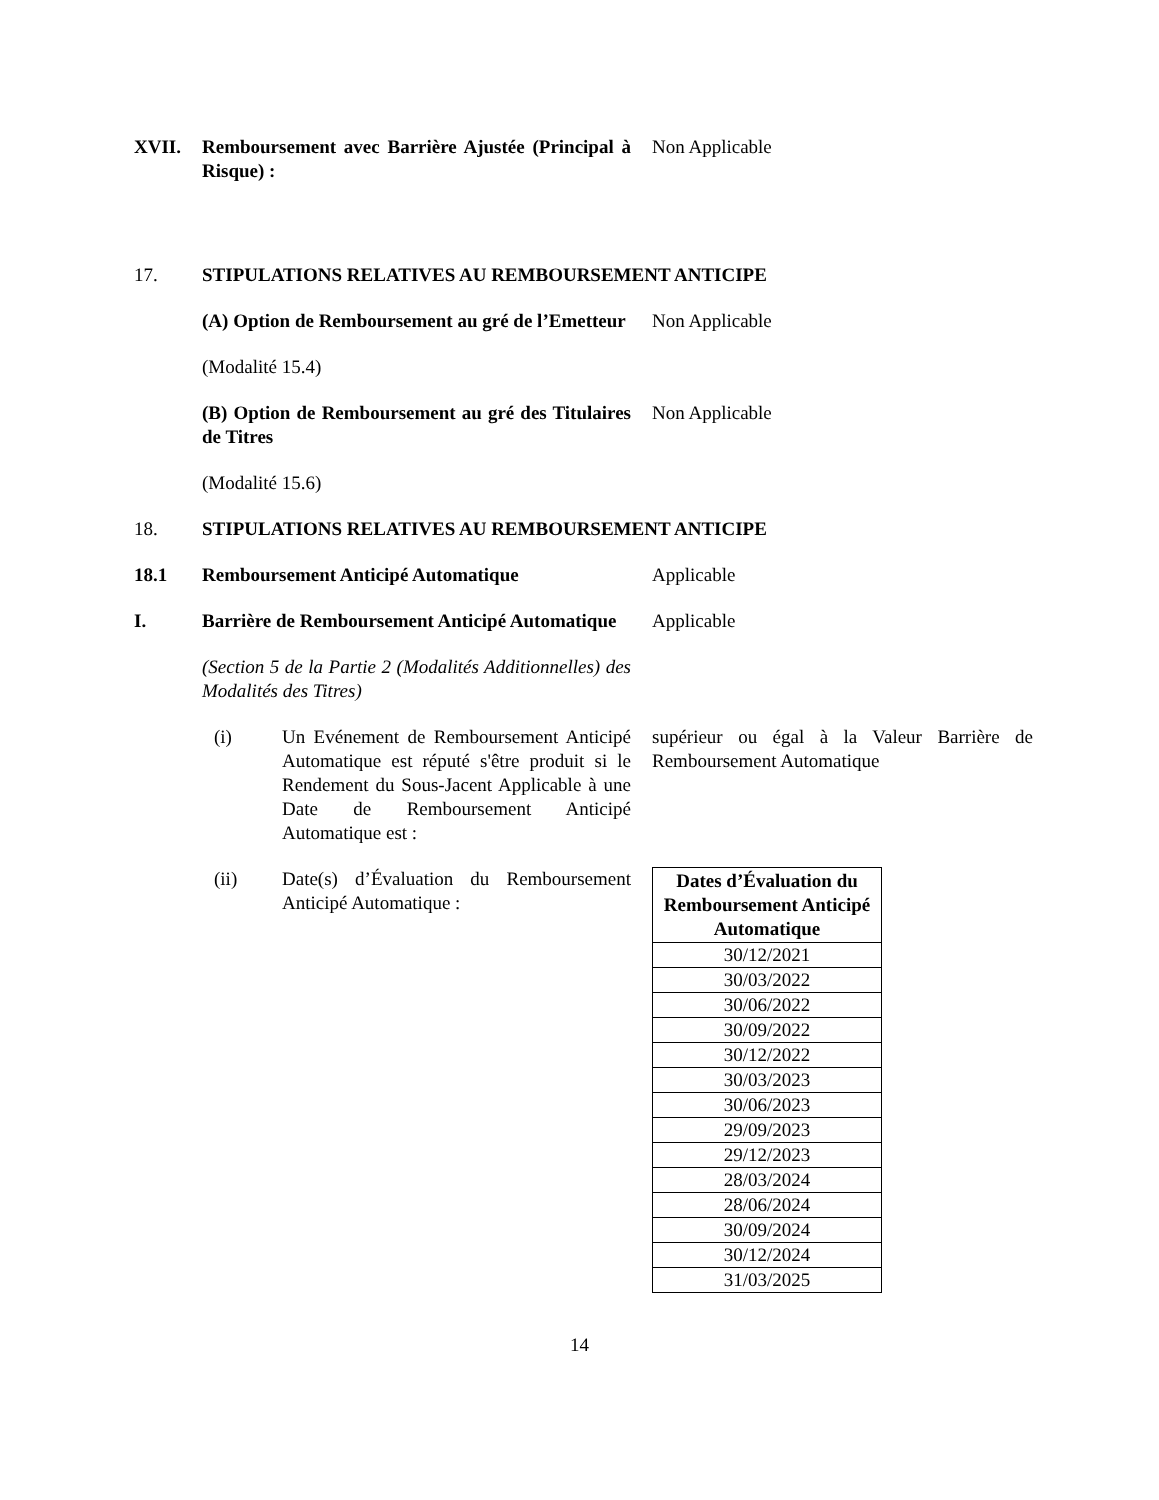XVII. Remboursement avec Barrière Ajustée (Principal à Risque) :
Non Applicable
17. STIPULATIONS RELATIVES AU REMBOURSEMENT ANTICIPE
(A) Option de Remboursement au gré de l’Emetteur
Non Applicable
(Modalité 15.4)
(B) Option de Remboursement au gré des Titulaires de Titres
Non Applicable
(Modalité 15.6)
18. STIPULATIONS RELATIVES AU REMBOURSEMENT ANTICIPE
18.1 Remboursement Anticipé Automatique Applicable
I. Barrière de Remboursement Anticipé Automatique
Applicable
(Section 5 de la Partie 2 (Modalités Additionnelles) des Modalités des Titres)
(i) Un Evénement de Remboursement Anticipé Automatique est réputé s'être produit si le Rendement du Sous-Jacent Applicable à une Date de Remboursement Anticipé Automatique est :
supérieur ou égal à la Valeur Barrière de Remboursement Automatique
(ii) Date(s) d’Évaluation du Remboursement Anticipé Automatique :
| Dates d’Évaluation du Remboursement Anticipé Automatique |
| --- |
| 30/12/2021 |
| 30/03/2022 |
| 30/06/2022 |
| 30/09/2022 |
| 30/12/2022 |
| 30/03/2023 |
| 30/06/2023 |
| 29/09/2023 |
| 29/12/2023 |
| 28/03/2024 |
| 28/06/2024 |
| 30/09/2024 |
| 30/12/2024 |
| 31/03/2025 |
14